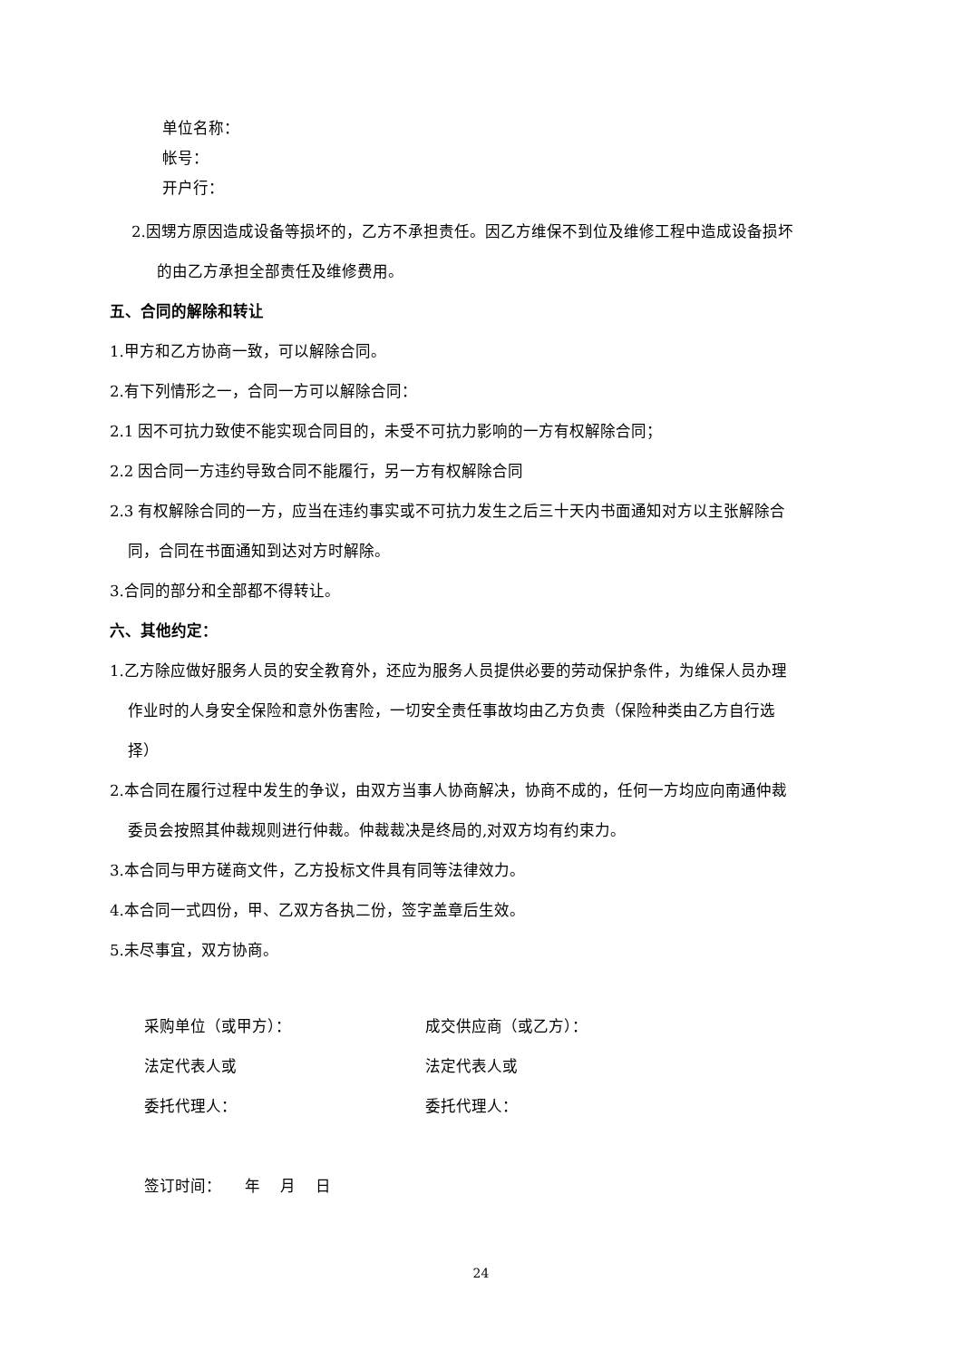单位名称：
帐号：
开户行：
2.因甥方原因造成设备等损坏的，乙方不承担责任。因乙方维保不到位及维修工程中造成设备损坏
的由乙方承担全部责任及维修费用。
五、合同的解除和转让
1.甲方和乙方协商一致，可以解除合同。
2.有下列情形之一，合同一方可以解除合同：
2.1 因不可抗力致使不能实现合同目的，未受不可抗力影响的一方有权解除合同；
2.2 因合同一方违约导致合同不能履行，另一方有权解除合同
2.3 有权解除合同的一方，应当在违约事实或不可抗力发生之后三十天内书面通知对方以主张解除合
同，合同在书面通知到达对方时解除。
3.合同的部分和全部都不得转让。
六、其他约定：
1.乙方除应做好服务人员的安全教育外，还应为服务人员提供必要的劳动保护条件，为维保人员办理
作业时的人身安全保险和意外伤害险，一切安全责任事故均由乙方负责（保险种类由乙方自行选
择）
2.本合同在履行过程中发生的争议，由双方当事人协商解决，协商不成的，任何一方均应向南通仲裁
委员会按照其仲裁规则进行仲裁。仲裁裁决是终局的,对双方均有约束力。
3.本合同与甲方磋商文件，乙方投标文件具有同等法律效力。
4.本合同一式四份，甲、乙双方各执二份，签字盖章后生效。
5.未尽事宜，双方协商。
采购单位（或甲方）： 成交供应商（或乙方）：
法定代表人或 法定代表人或
委托代理人： 委托代理人：
签订时间：　　年　 月　 日
24